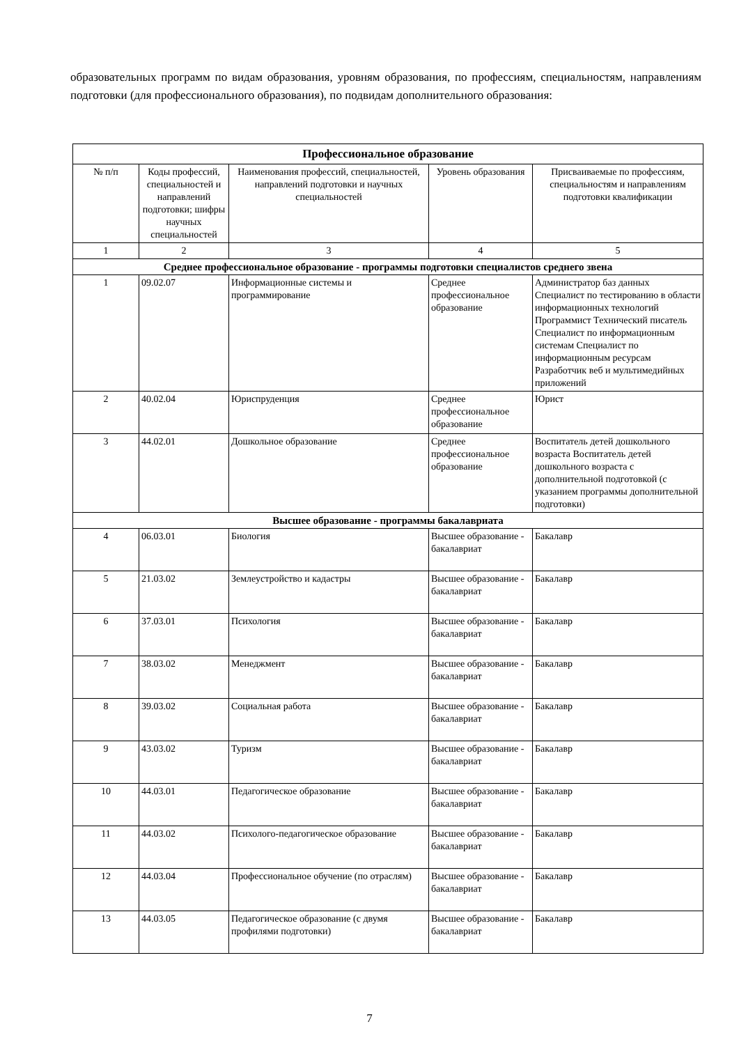образовательных программ по видам образования, уровням образования, по профессиям, специальностям, направлениям подготовки (для профессионального образования), по подвидам дополнительного образования:
| Профессиональное образование | | | | |
| --- | --- | --- | --- | --- |
| № п/п | Коды профессий, специальностей и направлений подготовки; шифры научных специальностей | Наименования профессий, специальностей, направлений подготовки и научных специальностей | Уровень образования | Присваиваемые по профессиям, специальностям и направлениям подготовки квалификации |
| 1 | 2 | 3 | 4 | 5 |
| Среднее профессиональное образование - программы подготовки специалистов среднего звена | | | | |
| 1 | 09.02.07 | Информационные системы и программирование | Среднее профессиональное образование | Администратор баз данных Специалист по тестированию в области информационных технологий Программист Технический писатель Специалист по информационным системам Специалист по информационным ресурсам Разработчик веб и мультимедийных приложений |
| 2 | 40.02.04 | Юриспруденция | Среднее профессиональное образование | Юрист |
| 3 | 44.02.01 | Дошкольное образование | Среднее профессиональное образование | Воспитатель детей дошкольного возраста Воспитатель детей дошкольного возраста с дополнительной подготовкой (с указанием программы дополнительной подготовки) |
| Высшее образование - программы бакалавриата | | | | |
| 4 | 06.03.01 | Биология | Высшее образование - бакалавриат | Бакалавр |
| 5 | 21.03.02 | Землеустройство и кадастры | Высшее образование - бакалавриат | Бакалавр |
| 6 | 37.03.01 | Психология | Высшее образование - бакалавриат | Бакалавр |
| 7 | 38.03.02 | Менеджмент | Высшее образование - бакалавриат | Бакалавр |
| 8 | 39.03.02 | Социальная работа | Высшее образование - бакалавриат | Бакалавр |
| 9 | 43.03.02 | Туризм | Высшее образование - бакалавриат | Бакалавр |
| 10 | 44.03.01 | Педагогическое образование | Высшее образование - бакалавриат | Бакалавр |
| 11 | 44.03.02 | Психолого-педагогическое образование | Высшее образование - бакалавриат | Бакалавр |
| 12 | 44.03.04 | Профессиональное обучение (по отраслям) | Высшее образование - бакалавриат | Бакалавр |
| 13 | 44.03.05 | Педагогическое образование (с двумя профилями подготовки) | Высшее образование - бакалавриат | Бакалавр |
7